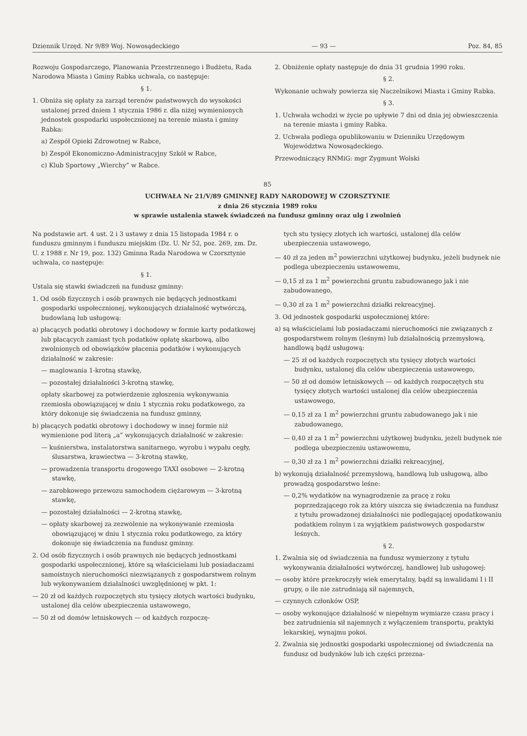Dziennik Urzęd. Nr 9/89 Woj. Nowosądeckiego — 93 — Poz. 84, 85
Rozwoju Gospodarczego, Planowania Przestrzennego i Budżetu, Rada Narodowa Miasta i Gminy Rabka uchwala, co następuje:
§ 1.
1. Obniża się opłaty za zarząd terenów państwowych do wysokości ustalonej przed dniem 1 stycznia 1986 r. dla niżej wymienionych jednostek gospodarki uspołecznionej na terenie miasta i gminy Rabka:
a) Zespół Opieki Zdrowotnej w Rabce,
b) Zespół Ekonomiczno-Administracyjny Szkół w Rabce,
c) Klub Sportowy „Wierchy” w Rabce.
2. Obniżenie opłaty następuje do dnia 31 grudnia 1990 roku.
§ 2.
Wykonanie uchwały powierza się Naczelnikowi Miasta i Gminy Rabka.
§ 3.
1. Uchwała wchodzi w życie po upływie 7 dni od dnia jej obwieszczenia na terenie miasta i gminy Rabka.
2. Uchwała podlega opublikowaniu w Dzienniku Urzędowym Województwa Nowosądeckiego.
Przewodniczący RNMiG: mgr Zygmunt Wolski
85
UCHWAŁA Nr 21/V/89 GMINNEJ RADY NARODOWEJ W CZORSZTYNIE
z dnia 26 stycznia 1989 roku
w sprawie ustalenia stawek świadczeń na fundusz gminny oraz ulg i zwolnień
Na podstawie art. 4 ust. 2 i 3 ustawy z dnia 15 listopada 1984 r. o funduszu gminnym i funduszu miejskim (Dz. U. Nr 52, poz. 269, zm. Dz. U. z 1988 r. Nr 19, poz. 132) Gminna Rada Narodowa w Czorsztynie uchwala, co następuje:
§ 1.
Ustala się stawki świadczeń na fundusz gminny:
1. Od osób fizycznych i osób prawnych nie będących jednostkami gospodarki uspołecznionej, wykonujących działalność wytwórczą, budowlaną lub usługową:
a) płacących podatki obrotowy i dochodowy w formie karty podatkowej lub płacących zamiast tych podatków opłatę skarbową, albo zwolnionych od obowiązków płacenia podatków i wykonujących działalność w zakresie:
— maglowania 1-krotną stawkę,
— pozostałej działalności 3-krotną stawkę,
opłaty skarbowej za potwierdzenie zgłoszenia wykonywania rzemiosła obowiązującej w dniu 1 stycznia roku podatkowego, za który dokonuje się świadczenia na fundusz gminny,
b) płacących podatki obrotowy i dochodowy w innej formie niż wymienione pod literą „a” wykonujących działalność w zakresie:
— kuśnierstwa, instalatorstwa sanitarnego, wyrobu i wypału cegły, ślusarstwa, krawiectwa — 3-krotną stawkę,
— prowadzenia transportu drogowego TAXI osobowe — 2-krotną stawkę,
— zarobkowego przewozu samochodem ciężarowym — 3-krotną stawkę,
— pozostałej działalności — 2-krotną stawkę,
— opłaty skarbowej za zezwolenie na wykonywanie rzemiosła obowiązującej w dniu 1 stycznia roku podatkowego, za który dokonuje się świadczenia na fundusz gminny.
2. Od osób fizycznych i osób prawnych nie będących jednostkami gospodarki uspołecznionej, które są właścicielami lub posiadaczami samoistnych nieruchomości niezwiązanych z gospodarstwem rolnym lub wykonywaniem działalności uwzględnionej w pkt. 1:
— 20 zł od każdych rozpoczętych stu tysięcy złotych wartości budynku, ustalonej dla celów ubezpieczenia ustawowego,
— 50 zł od domów letniskowych — od każdych rozpoczę-
tych stu tysięcy złotych ich wartości, ustalonej dla celów ubezpieczenia ustawowego,
— 40 zł za jeden m<sup>2</sup> powierzchni użytkowej budynku, jeżeli budynek nie podlega ubezpieczeniu ustawowemu,
— 0,15 zł za 1 m<sup>2</sup> powierzchni gruntu zabudowanego jak i nie zabudowanego,
— 0,30 zł za 1 m<sup>2</sup> powierzchni działki rekreacyjnej.
3. Od jednostek gospodarki uspołecznionej które:
a) są właścicielami lub posiadaczami nieruchomości nie związanych z gospodarstwem rolnym (leśnym) lub działalnością przemysłową, handlową bądź usługową:
— 25 zł od każdych rozpoczętych stu tysięcy złotych wartości budynku, ustalonej dla celów ubezpieczenia ustawowego,
— 50 zł od domów letniskowych — od każdych rozpoczętych stu tysięcy złotych wartości ustalonej dla celów ubezpieczenia ustawowego,
— 0,15 zł za 1 m<sup>2</sup> powierzchni gruntu zabudowanego jak i nie zabudowanego,
— 0,40 zł za 1 m<sup>2</sup> powierzchni użytkowej budynku, jeżeli budynek nie podlega ubezpieczeniu ustawowemu,
— 0,30 zł za 1 m<sup>2</sup> powierzchni działki rekreacyjnej,
b) wykonują działalność przemysłową, handlową lub usługową, albo prowadzą gospodarstwo leśne:
— 0,2% wydatków na wynagrodzenie za pracę z roku poprzedzającego rok za który uiszcza się świadczenia na fundusz z tytułu prowadzonej działalności nie podlegającej opodatkowaniu podatkiem rolnym i za wyjątkiem państwowych gospodarstw leśnych.
§ 2.
1. Zwalnia się od świadczenia na fundusz wymierzony z tytułu wykonywania działalności wytwórczej, handlowej lub usługowej:
— osoby które przekroczyły wiek emerytalny, bądź są inwalidami I i II grupy, o ile nie zatrudniają sił najemnych,
— czynnych członków OSP,
— osoby wykonujące działalność w niepełnym wymiarze czasu pracy i bez zatrudnienia sił najemnych z wyłączeniem transportu, praktyki lekarskiej, wynajmu pokoi.
2. Zwalnia się jednostki gospodarki uspołecznionej od świadczenia na fundusz od budynków lub ich części przezna-